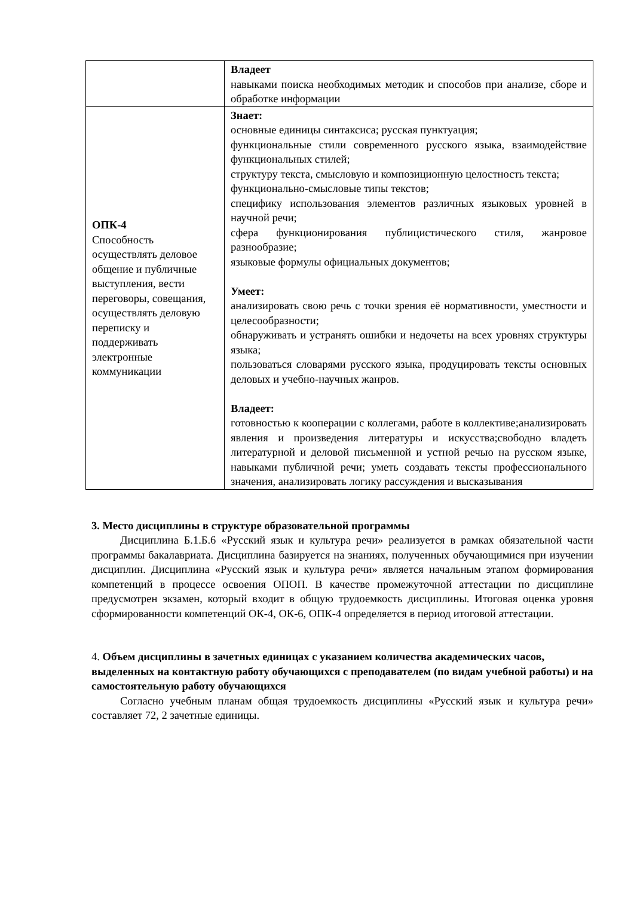| | Владеет навыками поиска необходимых методик и способов при анализе, сборе и обработке информации |
| ОПК-4 Способность осуществлять деловое общение и публичные выступления, вести переговоры, совещания, осуществлять деловую переписку и поддерживать электронные коммуникации | Знает: основные единицы синтаксиса; русская пунктуация; функциональные стили современного русского языка, взаимодействие функциональных стилей; структуру текста, смысловую и композиционную целостность текста; функционально-смысловые типы текстов; специфику использования элементов различных языковых уровней в научной речи; сфера функционирования публицистического стиля, жанровое разнообразие; языковые формулы официальных документов; Умеет: анализировать свою речь с точки зрения её нормативности, уместности и целесообразности; обнаруживать и устранять ошибки и недочеты на всех уровнях структуры языка; пользоваться словарями русского языка, продуцировать тексты основных деловых и учебно-научных жанров. Владеет: готовностью к кооперации с коллегами, работе в коллективе;анализировать явления и произведения литературы и искусства;свободно владеть литературной и деловой письменной и устной речью на русском языке, навыками публичной речи; уметь создавать тексты профессионального значения, анализировать логику рассуждения и высказывания |
3. Место дисциплины в структуре образовательной программы
Дисциплина Б.1.Б.6 «Русский язык и культура речи» реализуется в рамках обязательной части программы бакалавриата. Дисциплина базируется на знаниях, полученных обучающимися при изучении дисциплин. Дисциплина «Русский язык и культура речи» является начальным этапом формирования компетенций в процессе освоения ОПОП. В качестве промежуточной аттестации по дисциплине предусмотрен экзамен, который входит в общую трудоемкость дисциплины. Итоговая оценка уровня сформированности компетенций ОК-4, ОК-6, ОПК-4 определяется в период итоговой аттестации.
4. Объем дисциплины в зачетных единицах с указанием количества академических часов, выделенных на контактную работу обучающихся с преподавателем (по видам учебной работы) и на самостоятельную работу обучающихся
Согласно учебным планам общая трудоемкость дисциплины «Русский язык и культура речи» составляет 72, 2 зачетные единицы.